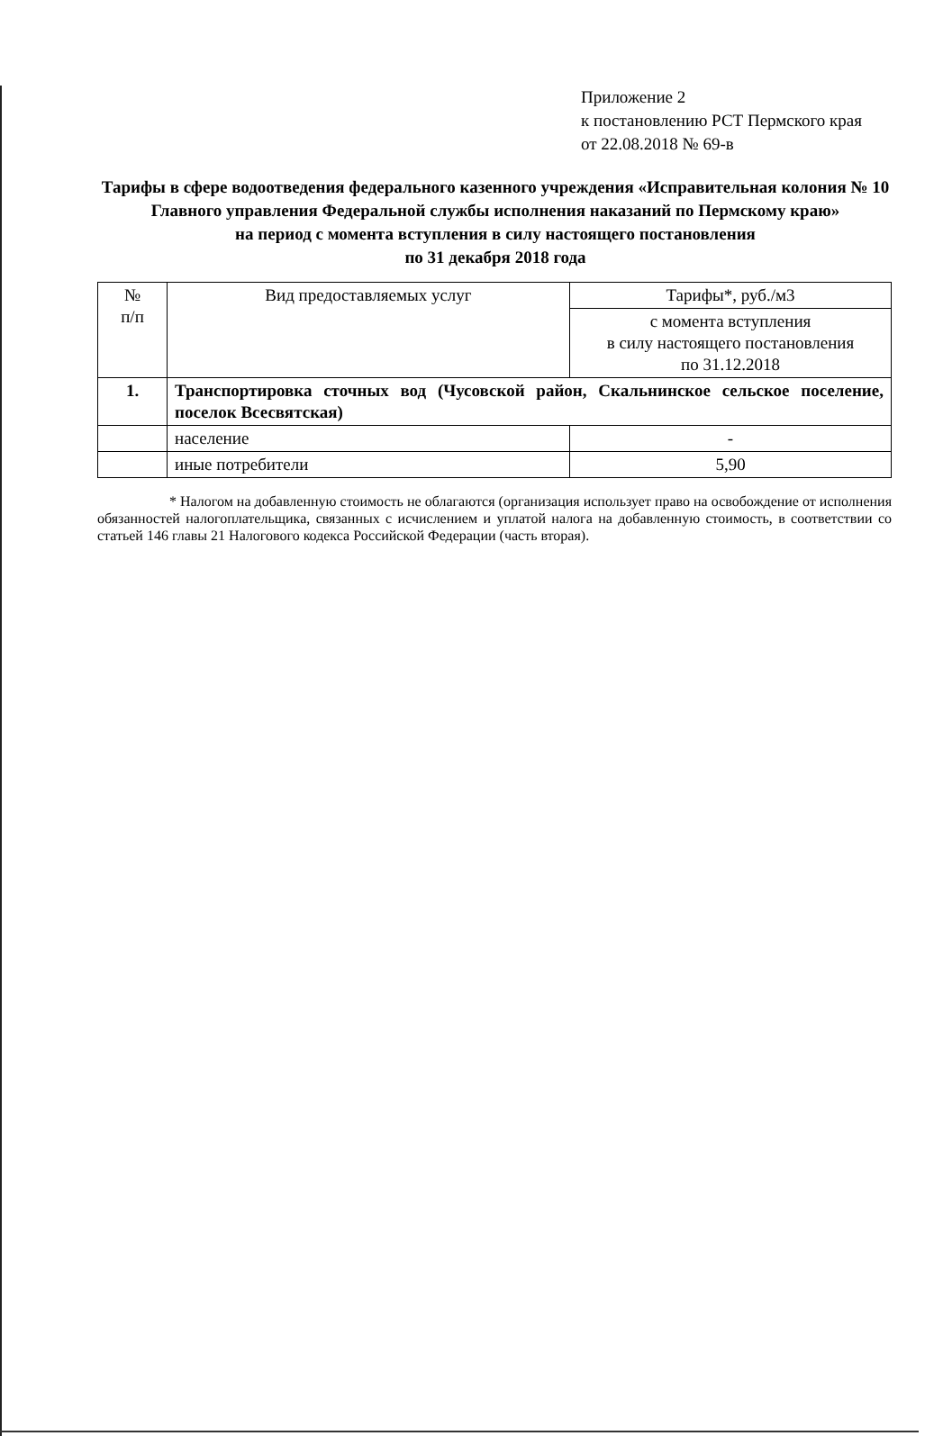Приложение 2
к постановлению РСТ Пермского края
от 22.08.2018 № 69-в
Тарифы в сфере водоотведения федерального казенного учреждения «Исправительная колония № 10 Главного управления Федеральной службы исполнения наказаний по Пермскому краю»
на период с момента вступления в силу настоящего постановления
по 31 декабря 2018 года
| № п/п | Вид предоставляемых услуг | Тарифы*, руб./м3 |
| --- | --- | --- |
| | | с момента вступления в силу настоящего постановления по 31.12.2018 |
| 1. | Транспортировка сточных вод (Чусовской район, Скальнинское сельское поселение, поселок Всесвятская) | |
| | население | - |
| | иные потребители | 5,90 |
* Налогом на добавленную стоимость не облагаются (организация использует право на освобождение от исполнения обязанностей налогоплательщика, связанных с исчислением и уплатой налога на добавленную стоимость, в соответствии со статьей 146 главы 21 Налогового кодекса Российской Федерации (часть вторая).